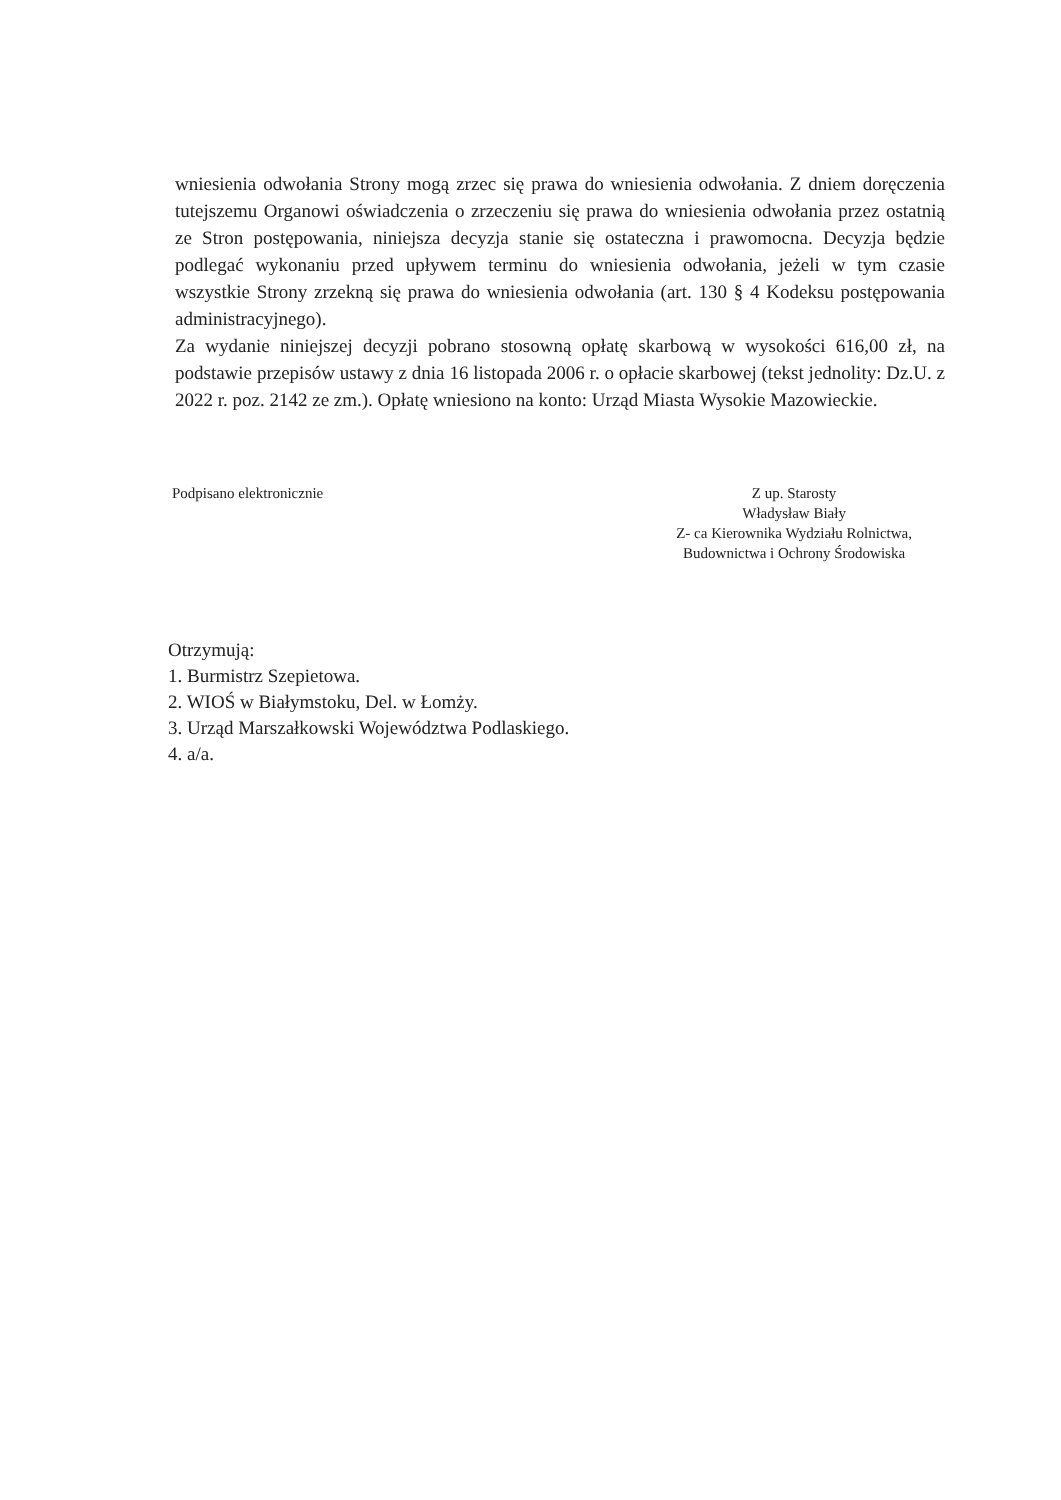wniesienia odwołania Strony mogą zrzec się prawa do wniesienia odwołania. Z dniem doręczenia tutejszemu Organowi oświadczenia o zrzeczeniu się prawa do wniesienia odwołania przez ostatnią ze Stron postępowania, niniejsza decyzja stanie się ostateczna i prawomocna. Decyzja będzie podlegać wykonaniu przed upływem terminu do wniesienia odwołania, jeżeli w tym czasie wszystkie Strony zrzekną się prawa do wniesienia odwołania (art. 130 § 4 Kodeksu postępowania administracyjnego).
Za wydanie niniejszej decyzji pobrano stosowną opłatę skarbową w wysokości 616,00 zł, na podstawie przepisów ustawy z dnia 16 listopada 2006 r. o opłacie skarbowej (tekst jednolity: Dz.U. z 2022 r. poz. 2142 ze zm.). Opłatę wniesiono na konto: Urząd Miasta Wysokie Mazowieckie.
Podpisano elektronicznie Z up. Starosty
Władysław Biały
Z- ca Kierownika Wydziału Rolnictwa,
Budownictwa i Ochrony Środowiska
Otrzymują:
1. Burmistrz Szepietowa.
2. WIOŚ w Białymstoku, Del. w Łomży.
3. Urząd Marszałkowski Województwa Podlaskiego.
4. a/a.